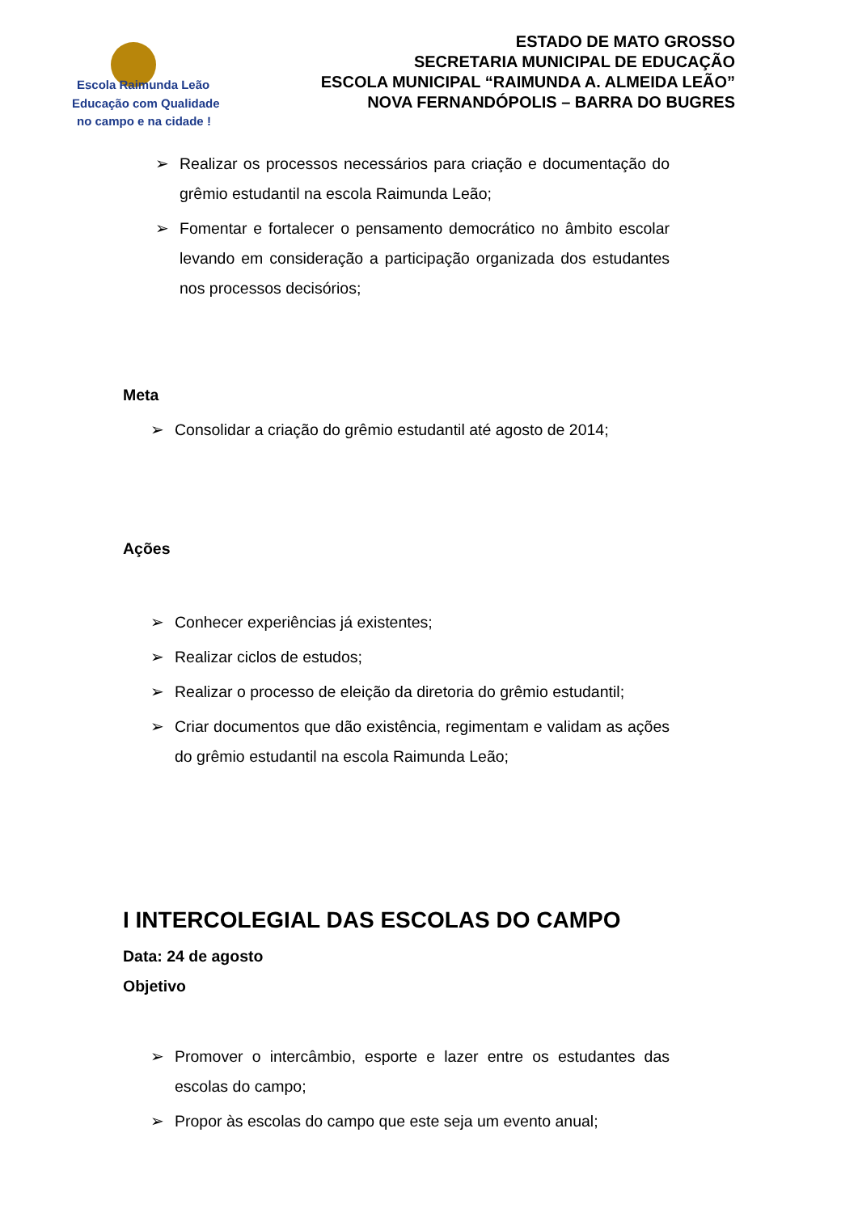Escola Raimunda Leão
Educação com Qualidade
no campo e na cidade !
ESTADO DE MATO GROSSO
SECRETARIA MUNICIPAL DE EDUCAÇÃO
ESCOLA MUNICIPAL “RAIMUNDA A. ALMEIDA LEÃO”
NOVA FERNANDÓPOLIS – BARRA DO BUGRES
➢ Realizar os processos necessários para criação e documentação do grêmio estudantil na escola Raimunda Leão;
➢ Fomentar e fortalecer o pensamento democrático no âmbito escolar levando em consideração a participação organizada dos estudantes nos processos decisórios;
Meta
➢ Consolidar a criação do grêmio estudantil até agosto de 2014;
Ações
➢ Conhecer experiências já existentes;
➢ Realizar ciclos de estudos;
➢ Realizar o processo de eleição da diretoria do grêmio estudantil;
➢ Criar documentos que dão existência, regimentam e validam as ações do grêmio estudantil na escola Raimunda Leão;
I INTERCOLEGIAL DAS ESCOLAS DO CAMPO
Data: 24 de agosto
Objetivo
➢ Promover o intercâmbio, esporte e lazer entre os estudantes das escolas do campo;
➢ Propor às escolas do campo que este seja um evento anual;